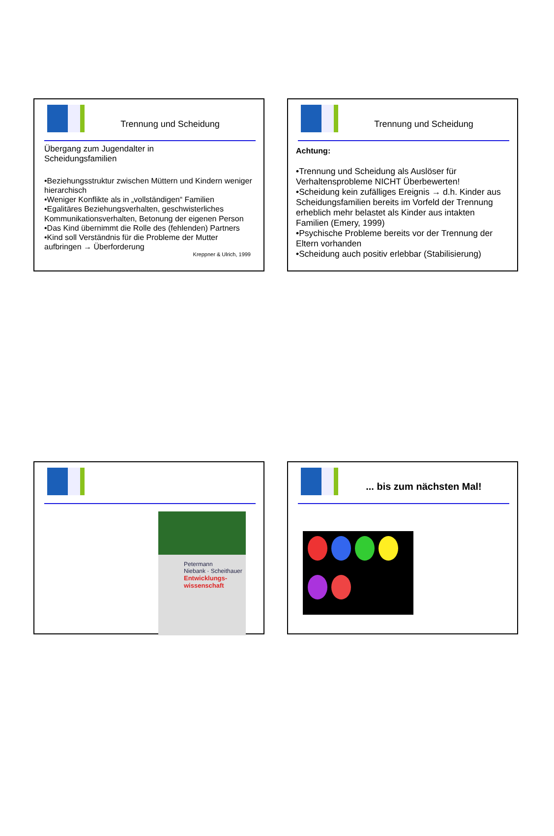Trennung und Scheidung
Übergang zum Jugendalter in
Scheidungsfamilien
•Beziehungsstruktur zwischen Müttern und Kindern weniger hierarchisch
•Weniger Konflikte als in „vollständigen“ Familien
•Egalitäres Beziehungsverhalten, geschwisterliches Kommunikationsverhalten, Betonung der eigenen Person
•Das Kind übernimmt die Rolle des (fehlenden) Partners
•Kind soll Verständnis für die Probleme der Mutter aufbringen → Überforderung
Kreppner & Ulrich, 1999
Trennung und Scheidung
Achtung:
•Trennung und Scheidung als Auslöser für Verhaltensprobleme NICHT Überbewerten!
•Scheidung kein zufälliges Ereignis → d.h. Kinder aus Scheidungsfamilien bereits im Vorfeld der Trennung erheblich mehr belastet als Kinder aus intakten Familien (Emery, 1999)
•Psychische Probleme bereits vor der Trennung der Eltern vorhanden
•Scheidung auch positiv erlebbar (Stabilisierung)
Petermann
Niebank · Scheithauer
Entwicklungs-
wissenschaft
... bis zum nächsten Mal!